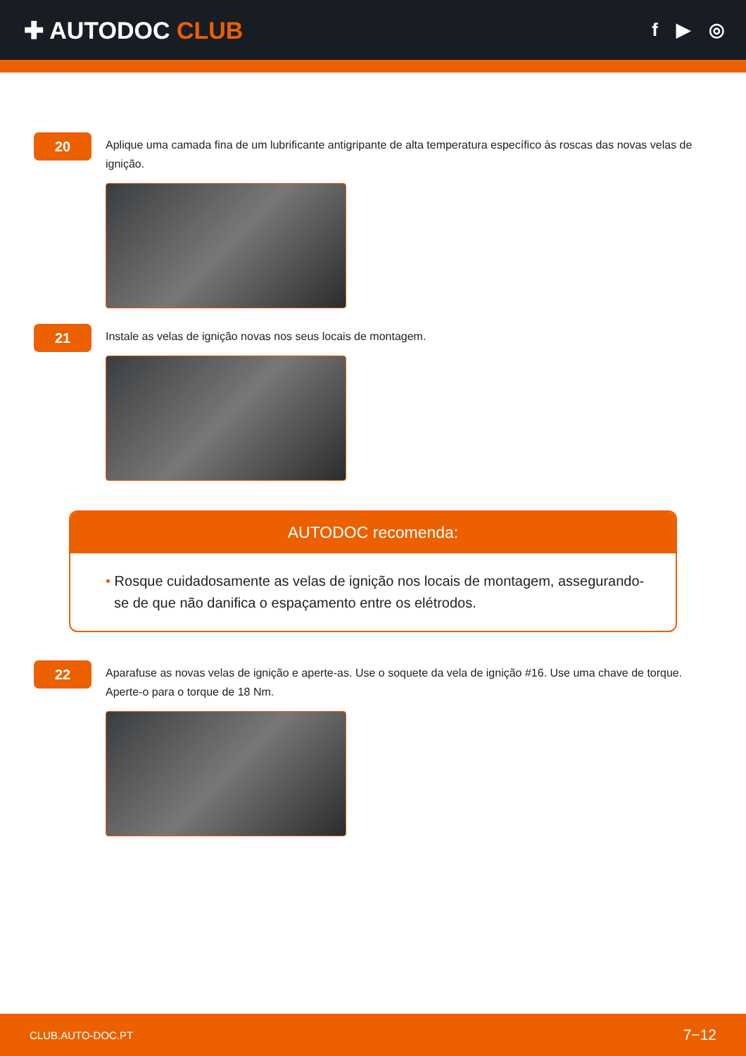✚ AUTODOC CLUB
f ▶ ◎
20
Aplique uma camada fina de um lubrificante antigripante de alta temperatura específico às roscas das novas velas de ignição.
21
Instale as velas de ignição novas nos seus locais de montagem.
AUTODOC recomenda:
• Rosque cuidadosamente as velas de ignição nos locais de montagem, assegurando-se de que não danifica o espaçamento entre os elétrodos.
22
Aparafuse as novas velas de ignição e aperte-as. Use o soquete da vela de ignição #16. Use uma chave de torque. Aperte-o para o torque de 18 Nm.
CLUB.AUTO-DOC.PT 7−12